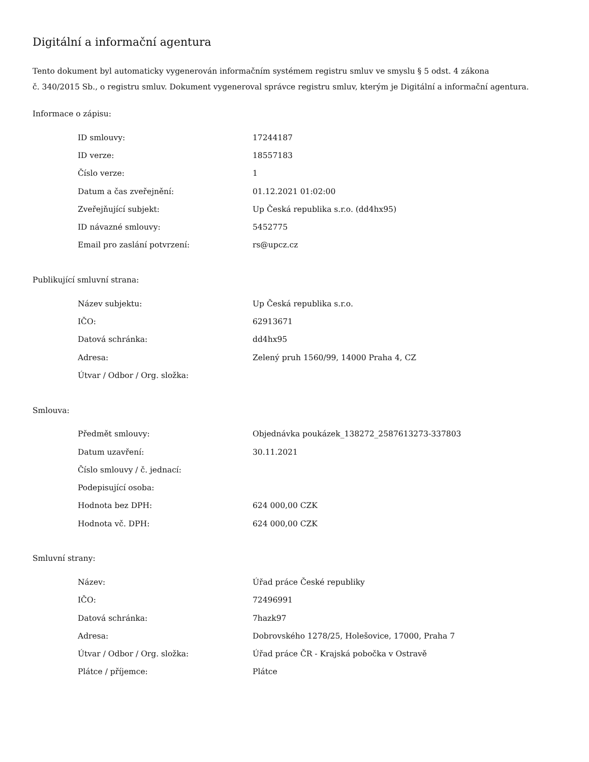Digitální a informační agentura
Tento dokument byl automaticky vygenerován informačním systémem registru smluv ve smyslu § 5 odst. 4 zákona
č. 340/2015 Sb., o registru smluv. Dokument vygeneroval správce registru smluv, kterým je Digitální a informační agentura.
Informace o zápisu:
| ID smlouvy: | 17244187 |
| ID verze: | 18557183 |
| Číslo verze: | 1 |
| Datum a čas zveřejnění: | 01.12.2021 01:02:00 |
| Zveřejňující subjekt: | Up Česká republika s.r.o. (dd4hx95) |
| ID návazné smlouvy: | 5452775 |
| Email pro zaslání potvrzení: | rs@upcz.cz |
Publikující smluvní strana:
| Název subjektu: | Up Česká republika s.r.o. |
| IČO: | 62913671 |
| Datová schránka: | dd4hx95 |
| Adresa: | Zelený pruh 1560/99, 14000 Praha 4, CZ |
| Útvar / Odbor / Org. složka: | |
Smlouva:
| Předmět smlouvy: | Objednávka poukázek_138272_2587613273-337803 |
| Datum uzavření: | 30.11.2021 |
| Číslo smlouvy / č. jednací: | |
| Podepisující osoba: | |
| Hodnota bez DPH: | 624 000,00 CZK |
| Hodnota vč. DPH: | 624 000,00 CZK |
Smluvní strany:
| Název: | Úřad práce České republiky |
| IČO: | 72496991 |
| Datová schránka: | 7hazk97 |
| Adresa: | Dobrovského 1278/25, Holešovice, 17000, Praha 7 |
| Útvar / Odbor / Org. složka: | Úřad práce ČR - Krajská pobočka v Ostravě |
| Plátce / příjemce: | Plátce |